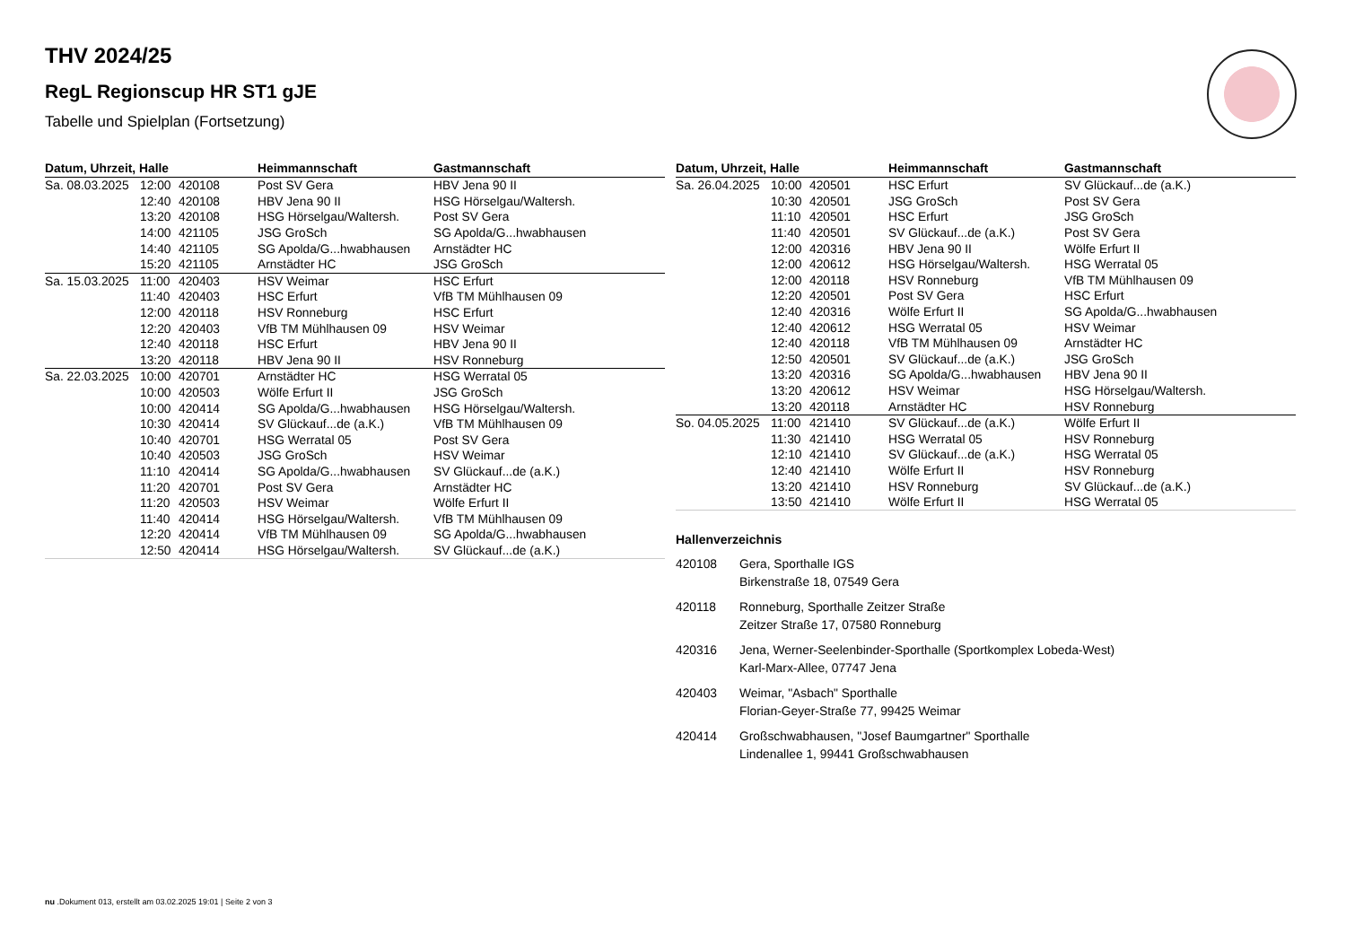THV 2024/25
RegL Regionscup HR ST1 gJE
Tabelle und Spielplan (Fortsetzung)
| Datum, Uhrzeit, Halle | | | Heimmannschaft | Gastmannschaft |
| --- | --- | --- | --- | --- |
| Sa. 08.03.2025 | 12:00 | 420108 | Post SV Gera | HBV Jena 90 II |
| | 12:40 | 420108 | HBV Jena 90 II | HSG Hörselgau/Waltersh. |
| | 13:20 | 420108 | HSG Hörselgau/Waltersh. | Post SV Gera |
| | 14:00 | 421105 | JSG GroSch | SG Apolda/G...hwabhausen |
| | 14:40 | 421105 | SG Apolda/G...hwabhausen | Arnstädter HC |
| | 15:20 | 421105 | Arnstädter HC | JSG GroSch |
| Sa. 15.03.2025 | 11:00 | 420403 | HSV Weimar | HSC Erfurt |
| | 11:40 | 420403 | HSC Erfurt | VfB TM Mühlhausen 09 |
| | 12:00 | 420118 | HSV Ronneburg | HSC Erfurt |
| | 12:20 | 420403 | VfB TM Mühlhausen 09 | HSV Weimar |
| | 12:40 | 420118 | HSC Erfurt | HBV Jena 90 II |
| | 13:20 | 420118 | HBV Jena 90 II | HSV Ronneburg |
| Sa. 22.03.2025 | 10:00 | 420701 | Arnstädter HC | HSG Werratal 05 |
| | 10:00 | 420503 | Wölfe Erfurt II | JSG GroSch |
| | 10:00 | 420414 | SG Apolda/G...hwabhausen | HSG Hörselgau/Waltersh. |
| | 10:30 | 420414 | SV Glückauf...de (a.K.) | VfB TM Mühlhausen 09 |
| | 10:40 | 420701 | HSG Werratal 05 | Post SV Gera |
| | 10:40 | 420503 | JSG GroSch | HSV Weimar |
| | 11:10 | 420414 | SG Apolda/G...hwabhausen | SV Glückauf...de (a.K.) |
| | 11:20 | 420701 | Post SV Gera | Arnstädter HC |
| | 11:20 | 420503 | HSV Weimar | Wölfe Erfurt II |
| | 11:40 | 420414 | HSG Hörselgau/Waltersh. | VfB TM Mühlhausen 09 |
| | 12:20 | 420414 | VfB TM Mühlhausen 09 | SG Apolda/G...hwabhausen |
| | 12:50 | 420414 | HSG Hörselgau/Waltersh. | SV Glückauf...de (a.K.) |
| Datum, Uhrzeit, Halle | | | Heimmannschaft | Gastmannschaft |
| --- | --- | --- | --- | --- |
| Sa. 26.04.2025 | 10:00 | 420501 | HSC Erfurt | SV Glückauf...de (a.K.) |
| | 10:30 | 420501 | JSG GroSch | Post SV Gera |
| | 11:10 | 420501 | HSC Erfurt | JSG GroSch |
| | 11:40 | 420501 | SV Glückauf...de (a.K.) | Post SV Gera |
| | 12:00 | 420316 | HBV Jena 90 II | Wölfe Erfurt II |
| | 12:00 | 420612 | HSG Hörselgau/Waltersh. | HSG Werratal 05 |
| | 12:00 | 420118 | HSV Ronneburg | VfB TM Mühlhausen 09 |
| | 12:20 | 420501 | Post SV Gera | HSC Erfurt |
| | 12:40 | 420316 | Wölfe Erfurt II | SG Apolda/G...hwabhausen |
| | 12:40 | 420612 | HSG Werratal 05 | HSV Weimar |
| | 12:40 | 420118 | VfB TM Mühlhausen 09 | Arnstädter HC |
| | 12:50 | 420501 | SV Glückauf...de (a.K.) | JSG GroSch |
| | 13:20 | 420316 | SG Apolda/G...hwabhausen | HBV Jena 90 II |
| | 13:20 | 420612 | HSV Weimar | HSG Hörselgau/Waltersh. |
| | 13:20 | 420118 | Arnstädter HC | HSV Ronneburg |
| So. 04.05.2025 | 11:00 | 421410 | SV Glückauf...de (a.K.) | Wölfe Erfurt II |
| | 11:30 | 421410 | HSG Werratal 05 | HSV Ronneburg |
| | 12:10 | 421410 | SV Glückauf...de (a.K.) | HSG Werratal 05 |
| | 12:40 | 421410 | Wölfe Erfurt II | HSV Ronneburg |
| | 13:20 | 421410 | HSV Ronneburg | SV Glückauf...de (a.K.) |
| | 13:50 | 421410 | Wölfe Erfurt II | HSG Werratal 05 |
Hallenverzeichnis
420108 Gera, Sporthalle IGS
Birkenstraße 18, 07549 Gera
420118 Ronneburg, Sporthalle Zeitzer Straße
Zeitzer Straße 17, 07580 Ronneburg
420316 Jena, Werner-Seelenbinder-Sporthalle (Sportkomplex Lobeda-West)
Karl-Marx-Allee, 07747 Jena
420403 Weimar, "Asbach" Sporthalle
Florian-Geyer-Straße 77, 99425 Weimar
420414 Großschwabhausen, "Josef Baumgartner" Sporthalle
Lindenallee 1, 99441 Großschwabhausen
nu .Dokument 013, erstellt am 03.02.2025 19:01 | Seite 2 von 3